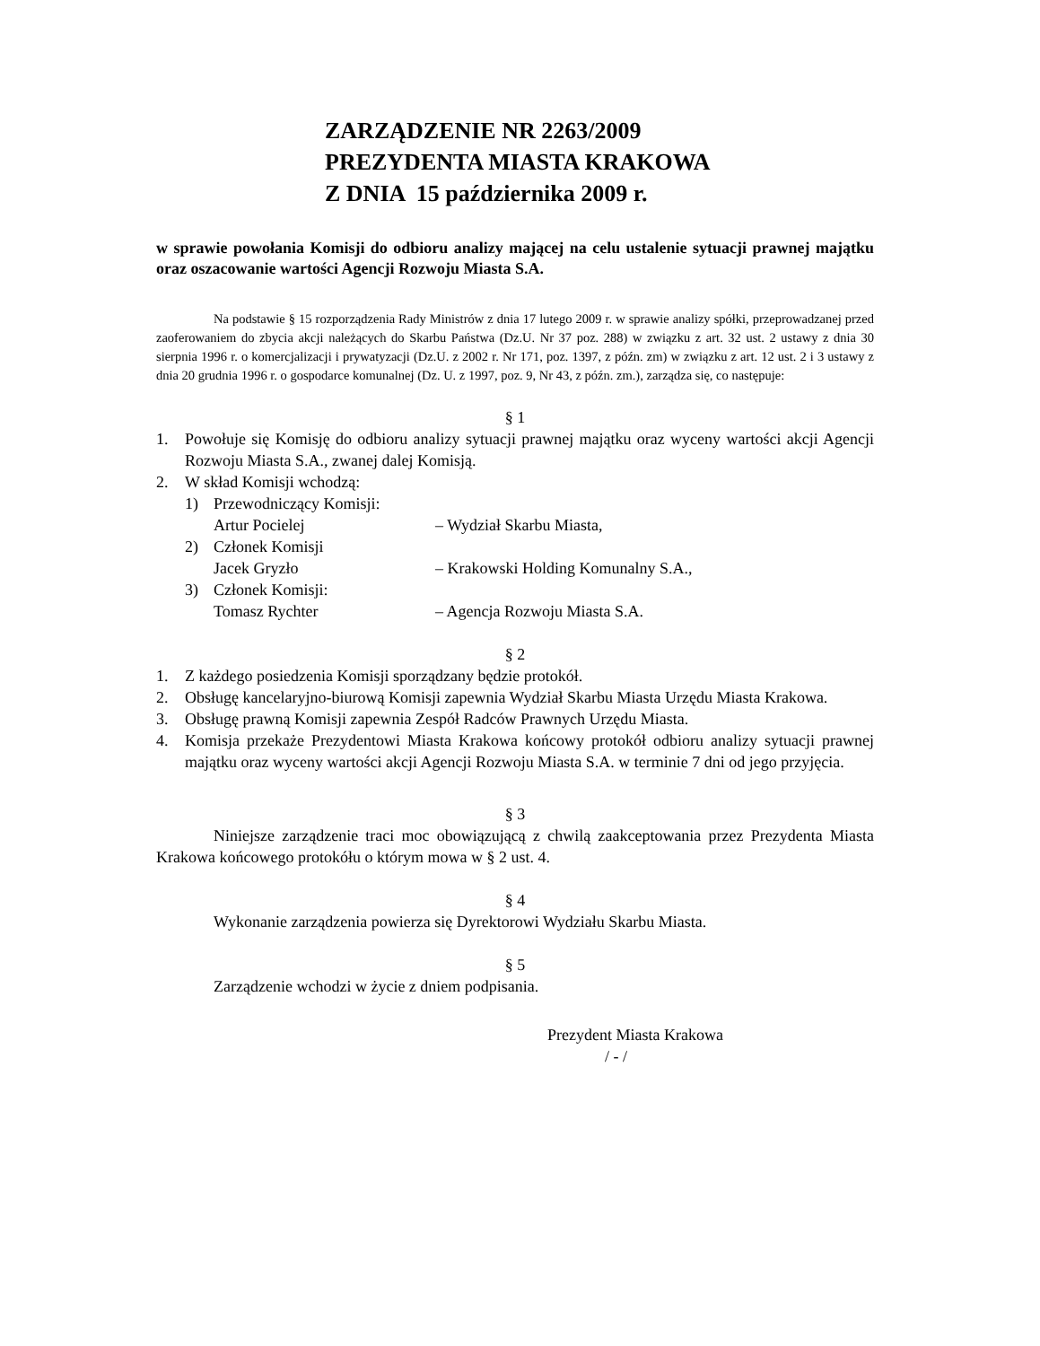ZARZĄDZENIE NR 2263/2009
PREZYDENTA MIASTA KRAKOWA
Z DNIA 15 października 2009 r.
w sprawie powołania Komisji do odbioru analizy mającej na celu ustalenie sytuacji prawnej majątku oraz oszacowanie wartości Agencji Rozwoju Miasta S.A.
Na podstawie § 15 rozporządzenia Rady Ministrów z dnia 17 lutego 2009 r. w sprawie analizy spółki, przeprowadzanej przed zaoferowaniem do zbycia akcji należących do Skarbu Państwa (Dz.U. Nr 37 poz. 288) w związku z art. 32 ust. 2 ustawy z dnia 30 sierpnia 1996 r. o komercjalizacji i prywatyzacji (Dz.U. z 2002 r. Nr 171, poz. 1397, z późn. zm) w związku z art. 12 ust. 2 i 3 ustawy z dnia 20 grudnia 1996 r. o gospodarce komunalnej (Dz. U. z 1997, poz. 9, Nr 43, z późn. zm.), zarządza się, co następuje:
§ 1
1. Powołuje się Komisję do odbioru analizy sytuacji prawnej majątku oraz wyceny wartości akcji Agencji Rozwoju Miasta S.A., zwanej dalej Komisją.
2. W skład Komisji wchodzą:
1) Przewodniczący Komisji:
Artur Pocielej – Wydział Skarbu Miasta,
2) Członek Komisji
Jacek Gryzło – Krakowski Holding Komunalny S.A.,
3) Członek Komisji:
Tomasz Rychter – Agencja Rozwoju Miasta S.A.
§ 2
1. Z każdego posiedzenia Komisji sporządzany będzie protokół.
2. Obsługę kancelaryjno-biurową Komisji zapewnia Wydział Skarbu Miasta Urzędu Miasta Krakowa.
3. Obsługę prawną Komisji zapewnia Zespół Radców Prawnych Urzędu Miasta.
4. Komisja przekaże Prezydentowi Miasta Krakowa końcowy protokół odbioru analizy sytuacji prawnej majątku oraz wyceny wartości akcji Agencji Rozwoju Miasta S.A. w terminie 7 dni od jego przyjęcia.
§ 3
Niniejsze zarządzenie traci moc obowiązującą z chwilą zaakceptowania przez Prezydenta Miasta Krakowa końcowego protokółu o którym mowa w § 2 ust. 4.
§ 4
Wykonanie zarządzenia powierza się Dyrektorowi Wydziału Skarbu Miasta.
§ 5
Zarządzenie wchodzi w życie z dniem podpisania.
Prezydent Miasta Krakowa
/ - /